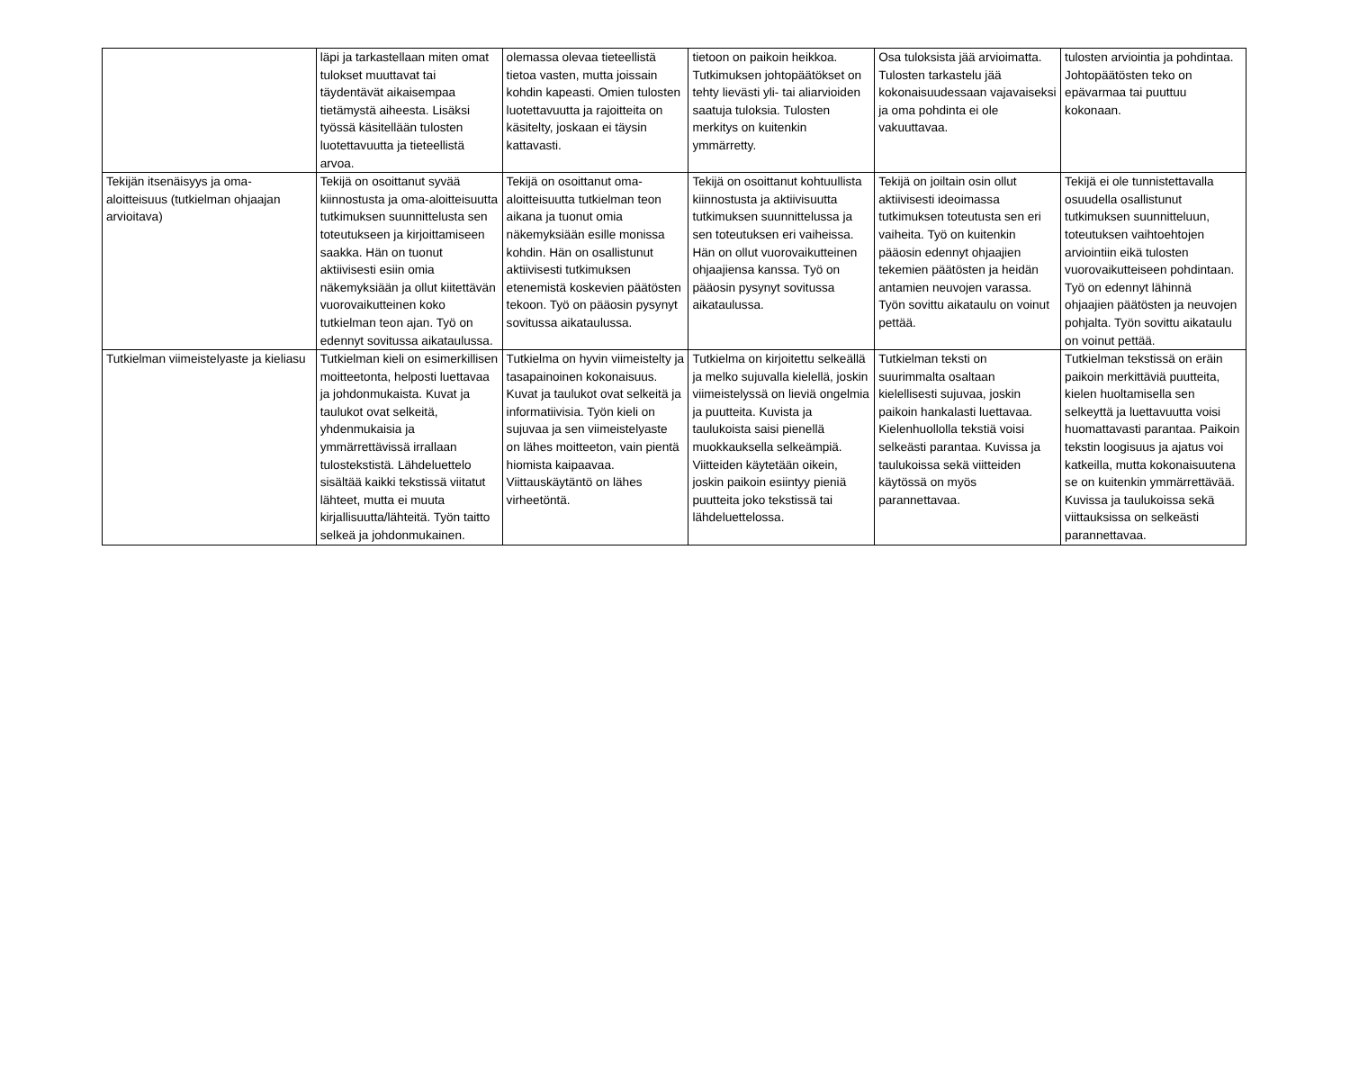| | läpi ja tarkastellaan miten omat tulokset muuttavat tai täydentävät aikaisempaa tietämystä aiheesta. Lisäksi työssä käsitellään tulosten luotettavuutta ja tieteellistä arvoa. | olemassa olevaa tieteellistä tietoa vasten, mutta joissain kohdin kapeasti. Omien tulosten luotettavuutta ja rajoitteita on käsitelty, joskaan ei täysin kattavasti. | tietoon on paikoin heikkoa. Tutkimuksen johtopäätökset on tehty lievästi yli- tai aliarvioiden saatuja tuloksia. Tulosten merkitys on kuitenkin ymmärretty. | Osa tuloksista jää arvioimatta. Tulosten tarkastelu jää kokonaisuudessaan vajavaiseksi ja oma pohdinta ei ole vakuuttavaa. | tulosten arviointia ja pohdintaa. Johtopäätösten teko on epävarmaa tai puuttuu kokonaan. |
| Tekijän itsenäisyys ja oma-aloitteisuus (tutkielman ohjaajan arvioitava) | Tekijä on osoittanut syvää kiinnostusta ja oma-aloitteisuutta tutkimuksen suunnittelusta sen toteutukseen ja kirjoittamiseen saakka. Hän on tuonut aktiivisesti esiin omia näkemyksiään ja ollut kiitettävän vuorovaikutteinen koko tutkielman teon ajan. Työ on edennyt sovitussa aikataulussa. | Tekijä on osoittanut oma-aloitteisuutta tutkielman teon aikana ja tuonut omia näkemyksiään esille monissa kohdin. Hän on osallistunut aktiivisesti tutkimuksen etenemistä koskevien päätösten tekoon. Työ on pääosin pysynyt sovitussa aikataulussa. | Tekijä on osoittanut kohtuullista kiinnostusta ja aktiivisuutta tutkimuksen suunnittelussa ja sen toteutuksen eri vaiheissa. Hän on ollut vuorovaikutteinen ohjaajiensa kanssa. Työ on pääosin pysynyt sovitussa aikataulussa. | Tekijä on joiltain osin ollut aktiivisesti ideoimassa tutkimuksen toteutusta sen eri vaiheita. Työ on kuitenkin pääosin edennyt ohjaajien tekemien päätösten ja heidän antamien neuvojen varassa. Työn sovittu aikataulu on voinut pettää. | Tekijä ei ole tunnistettavalla osuudella osallistunut tutkimuksen suunnitteluun, toteutuksen vaihtoehtojen arviointiin eikä tulosten vuorovaikutteiseen pohdintaan. Työ on edennyt lähinnä ohjaajien päätösten ja neuvojen pohjalta. Työn sovittu aikataulu on voinut pettää. |
| Tutkielman viimeistelyaste ja kieliasu | Tutkielman kieli on esimerkillisen moitteetonta, helposti luettavaa ja johdonmukaista. Kuvat ja taulukot ovat selkeitä, yhdenmukaisia ja ymmärrettävissä irrallaan tulostekstistä. Lähdeluettelo sisältää kaikki tekstissä viitatut lähteet, mutta ei muuta kirjallisuutta/lähteitä. Työn taitto selkeä ja johdonmukainen. | Tutkielma on hyvin viimeistelty ja tasapainoinen kokonaisuus. Kuvat ja taulukot ovat selkeitä ja informatiivisia. Työn kieli on sujuvaa ja sen viimeistelyaste on lähes moitteeton, vain pientä hiomista kaipaavaa. Viittauskäytäntö on lähes virheetöntä. | Tutkielma on kirjoitettu selkeällä ja melko sujuvalla kielellä, joskin viimeistelyssä on lieviä ongelmia ja puutteita. Kuvista ja taulukoista saisi pienellä muokkauksella selkeämpiä. Viitteiden käytetään oikein, joskin paikoin esiintyy pieniä puutteita joko tekstissä tai lähdeluettelossa. | Tutkielman teksti on suurimmalta osaltaan kielellisesti sujuvaa, joskin paikoin hankalasti luettavaa. Kielenhuollolla tekstiä voisi selkeästi parantaa. Kuvissa ja taulukoissa sekä viitteiden käytössä on myös parannettavaa. | Tutkielman tekstissä on eräin paikoin merkittäviä puutteita, kielen huoltamisella sen selkeyttä ja luettavuutta voisi huomattavasti parantaa. Paikoin tekstin loogisuus ja ajatus voi katkeilla, mutta kokonaisuutena se on kuitenkin ymmärrettävää. Kuvissa ja taulukoissa sekä viittauksissa on selkeästi parannettavaa. |